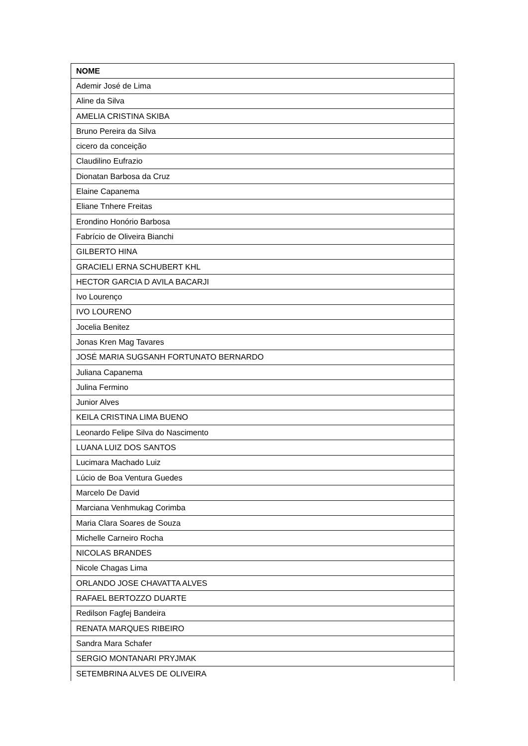| NOME |
| --- |
| Ademir José de Lima |
| Aline da Silva |
| AMELIA CRISTINA SKIBA |
| Bruno Pereira da Silva |
| cicero da conceição |
| Claudilino Eufrazio |
| Dionatan Barbosa da Cruz |
| Elaine Capanema |
| Eliane Tnhere Freitas |
| Erondino Honório Barbosa |
| Fabrício de Oliveira Bianchi |
| GILBERTO HINA |
| GRACIELI ERNA SCHUBERT KHL |
| HECTOR GARCIA D AVILA BACARJI |
| Ivo Lourenço |
| IVO LOURENO |
| Jocelia Benitez |
| Jonas Kren Mag Tavares |
| JOSÉ MARIA SUGSANH FORTUNATO BERNARDO |
| Juliana Capanema |
| Julina Fermino |
| Junior Alves |
| KEILA CRISTINA LIMA BUENO |
| Leonardo Felipe Silva do Nascimento |
| LUANA LUIZ DOS SANTOS |
| Lucimara Machado Luiz |
| Lúcio de Boa Ventura Guedes |
| Marcelo De David |
| Marciana Venhmukag Corimba |
| Maria Clara Soares de Souza |
| Michelle Carneiro Rocha |
| NICOLAS BRANDES |
| Nicole Chagas Lima |
| ORLANDO JOSE CHAVATTA ALVES |
| RAFAEL BERTOZZO DUARTE |
| Redilson Fagfej Bandeira |
| RENATA MARQUES RIBEIRO |
| Sandra Mara Schafer |
| SERGIO MONTANARI PRYJMAK |
| SETEMBRINA ALVES DE OLIVEIRA |